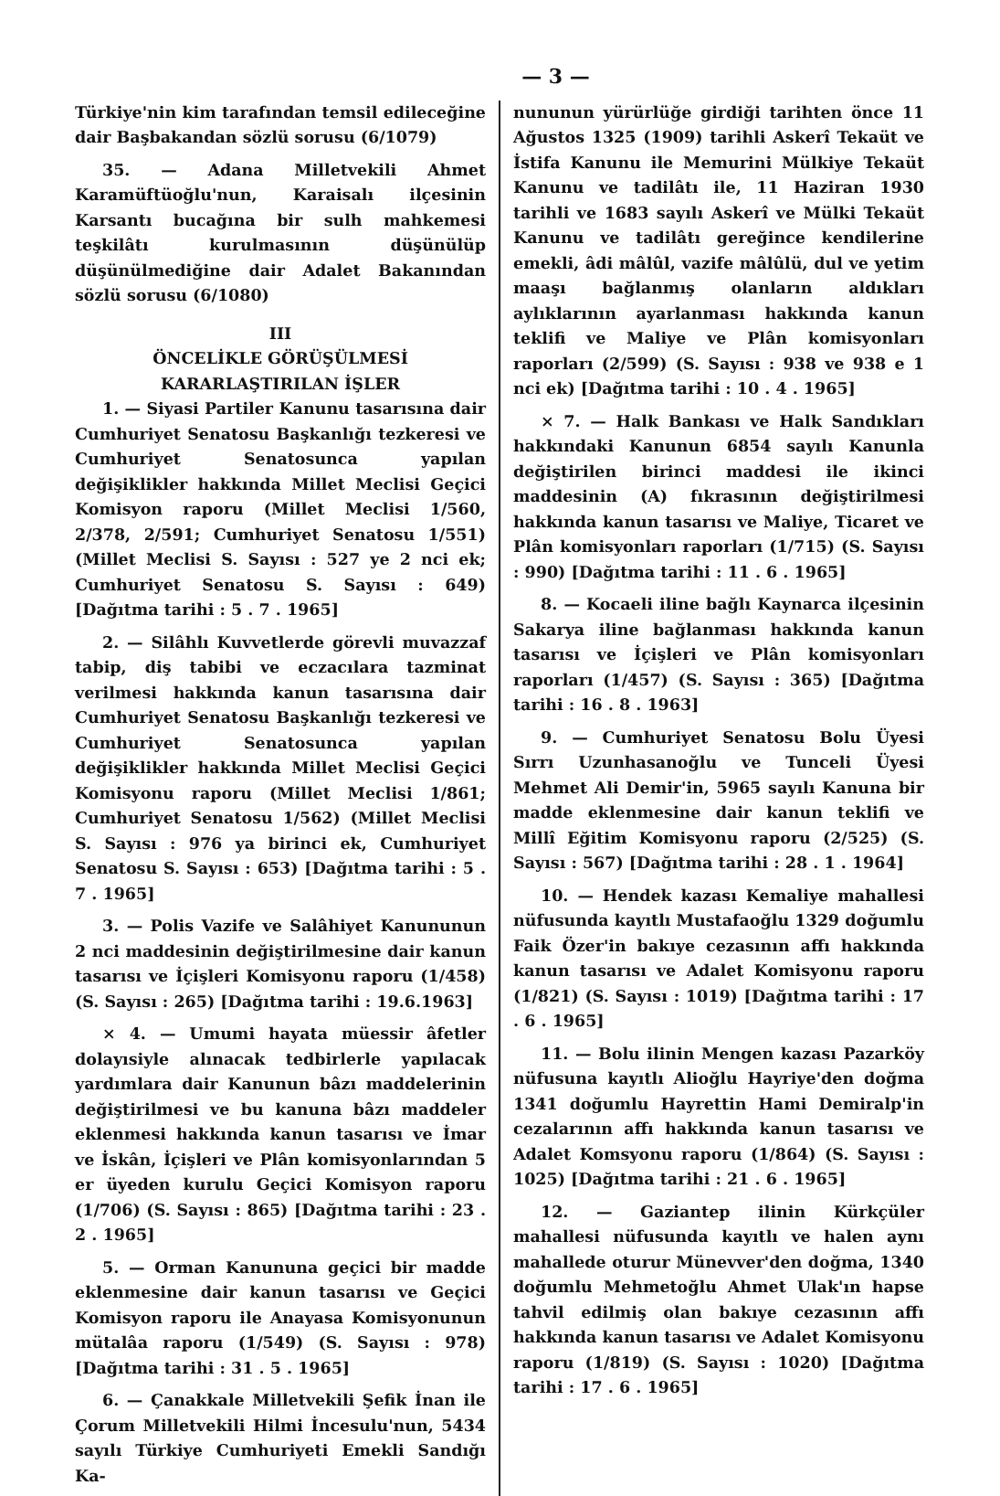— 3 —
Türkiye'nin kim tarafından temsil edileceğine dair Başbakandan sözlü sorusu (6/1079)
35. — Adana Milletvekili Ahmet Karamüftüoğlu'nun, Karaisalı ilçesinin Karsantı bucağına bir sulh mahkemesi teşkilâtı kurulmasının düşünülüp düşünülmediğine dair Adalet Bakanından sözlü sorusu (6/1080)
III
ÖNCELİKLE GÖRÜŞÜLMESİ KARARLAŞTIRILAN İŞLER
1. — Siyasi Partiler Kanunu tasarısına dair Cumhuriyet Senatosu Başkanlığı tezkeresi ve Cumhuriyet Senatosunca yapılan değişiklikler hakkında Millet Meclisi Geçici Komisyon raporu (Millet Meclisi 1/560, 2/378, 2/591; Cumhuriyet Senatosu 1/551) (Millet Meclisi S. Sayısı : 527 ye 2 nci ek; Cumhuriyet Senatosu S. Sayısı : 649) [Dağıtma tarihi : 5 . 7 . 1965]
2. — Silâhlı Kuvvetlerde görevli muvazzaf tabip, diş tabibi ve eczacılara tazminat verilmesi hakkında kanun tasarısına dair Cumhuriyet Senatosu Başkanlığı tezkeresi ve Cumhuriyet Senatosunca yapılan değişiklikler hakkında Millet Meclisi Geçici Komisyonu raporu (Millet Meclisi 1/861; Cumhuriyet Senatosu 1/562) (Millet Meclisi S. Sayısı : 976 ya birinci ek, Cumhuriyet Senatosu S. Sayısı : 653) [Dağıtma tarihi : 5 . 7 . 1965]
3. — Polis Vazife ve Salâhiyet Kanununun 2 nci maddesinin değiştirilmesine dair kanun tasarısı ve İçişleri Komisyonu raporu (1/458) (S. Sayısı : 265) [Dağıtma tarihi : 19.6.1963]
× 4. — Umumi hayata müessir âfetler dolayısiyle alınacak tedbirlerle yapılacak yardımlara dair Kanunun bâzı maddelerinin değiştirilmesi ve bu kanuna bâzı maddeler eklenmesi hakkında kanun tasarısı ve İmar ve İskân, İçişleri ve Plân komisyonlarından 5 er üyeden kurulu Geçici Komisyon raporu (1/706) (S. Sayısı : 865) [Dağıtma tarihi : 23 . 2 . 1965]
5. — Orman Kanununa geçici bir madde eklenmesine dair kanun tasarısı ve Geçici Komisyon raporu ile Anayasa Komisyonunun mütalâa raporu (1/549) (S. Sayısı : 978) [Dağıtma tarihi : 31 . 5 . 1965]
6. — Çanakkale Milletvekili Şefik İnan ile Çorum Milletvekili Hilmi İncesulu'nun, 5434 sayılı Türkiye Cumhuriyeti Emekli Sandığı Ka-
nununun yürürlüğe girdiği tarihten önce 11 Ağustos 1325 (1909) tarihli Askerî Tekaüt ve İstifa Kanunu ile Memurini Mülkiye Tekaüt Kanunu ve tadilâtı ile, 11 Haziran 1930 tarihli ve 1683 sayılı Askerî ve Mülki Tekaüt Kanunu ve tadilâtı gereğince kendilerine emekli, âdi mâlûl, vazife mâlûlü, dul ve yetim maaşı bağlanmış olanların aldıkları aylıklarının ayarlanması hakkında kanun teklifi ve Maliye ve Plân komisyonları raporları (2/599) (S. Sayısı : 938 ve 938 e 1 nci ek) [Dağıtma tarihi : 10 . 4 . 1965]
× 7. — Halk Bankası ve Halk Sandıkları hakkındaki Kanunun 6854 sayılı Kanunla değiştirilen birinci maddesi ile ikinci maddesinin (A) fıkrasının değiştirilmesi hakkında kanun tasarısı ve Maliye, Ticaret ve Plân komisyonları raporları (1/715) (S. Sayısı : 990) [Dağıtma tarihi : 11 . 6 . 1965]
8. — Kocaeli iline bağlı Kaynarca ilçesinin Sakarya iline bağlanması hakkında kanun tasarısı ve İçişleri ve Plân komisyonları raporları (1/457) (S. Sayısı : 365) [Dağıtma tarihi : 16 . 8 . 1963]
9. — Cumhuriyet Senatosu Bolu Üyesi Sırrı Uzunhasanoğlu ve Tunceli Üyesi Mehmet Ali Demir'in, 5965 sayılı Kanuna bir madde eklenmesine dair kanun teklifi ve Millî Eğitim Komisyonu raporu (2/525) (S. Sayısı : 567) [Dağıtma tarihi : 28 . 1 . 1964]
10. — Hendek kazası Kemaliye mahallesi nüfusunda kayıtlı Mustafaoğlu 1329 doğumlu Faik Özer'in bakıye cezasının affı hakkında kanun tasarısı ve Adalet Komisyonu raporu (1/821) (S. Sayısı : 1019) [Dağıtma tarihi : 17 . 6 . 1965]
11. — Bolu ilinin Mengen kazası Pazarköy nüfusuna kayıtlı Alioğlu Hayriye'den doğma 1341 doğumlu Hayrettin Hami Demiralp'in cezalarının affı hakkında kanun tasarısı ve Adalet Komsyonu raporu (1/864) (S. Sayısı : 1025) [Dağıtma tarihi : 21 . 6 . 1965]
12. — Gaziantep ilinin Kürkçüler mahallesi nüfusunda kayıtlı ve halen aynı mahallede oturur Münevver'den doğma, 1340 doğumlu Mehmetoğlu Ahmet Ulak'ın hapse tahvil edilmiş olan bakıye cezasının affı hakkında kanun tasarısı ve Adalet Komisyonu raporu (1/819) (S. Sayısı : 1020) [Dağıtma tarihi : 17 . 6 . 1965]